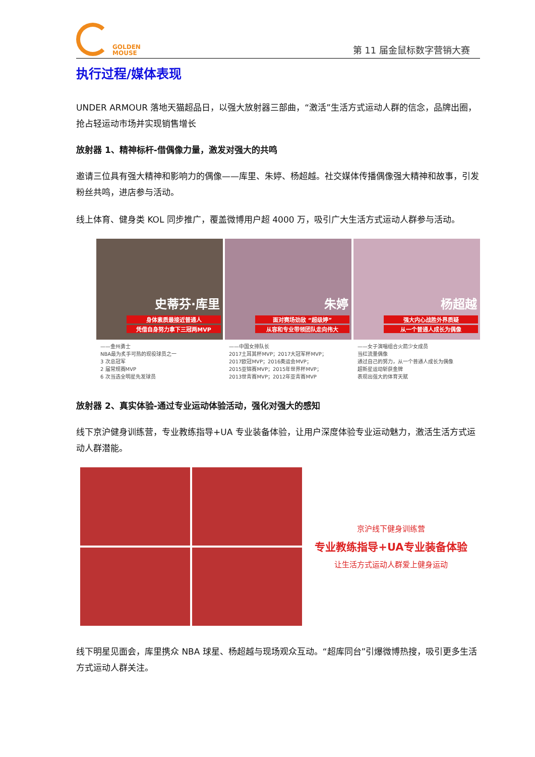GOLDEN
MOUSE
第 11 届金鼠标数字营销大赛
执行过程/媒体表现
UNDER ARMOUR 落地天猫超品日，以强大放射器三部曲，“激活”生活方式运动人群的信念，品牌出圈，抢占轻运动市场并实现销售增长
放射器 1、精神标杆-借偶像力量，激发对强大的共鸣
邀请三位具有强大精神和影响力的偶像——库里、朱婷、杨超越。社交媒体传播偶像强大精神和故事，引发粉丝共鸣，进店参与活动。
线上体育、健身类 KOL 同步推广，覆盖微博用户超 4000 万，吸引广大生活方式运动人群参与活动。
史蒂芬·库里
身体素质最接近普通人
凭借自身努力拿下三冠两MVP
——金州勇士
NBA最为炙手可热的现役球员之一
3 次总冠军
2 届常规赛MVP
6 次当选全明星先发球员
朱婷
面对赛场劲敌 “超级婷”
从容和专业带领团队走向伟大
——中国女排队长
2017土耳其杯MVP；2017大冠军杯MVP；
2017欧冠MVP；2016奥运会MVP；
2015亚锦赛MVP；2015年世界杯MVP；
2013世青赛MVP；2012年亚青赛MVP
杨超越
强大内心战胜外界质疑
从一个普通人成长为偶像
——女子演唱组合火箭少女成员
当红流量偶像
通过自己的努力，从一个普通人成长为偶像
超新星运动斩获金牌
表现出强大的体育天赋
放射器 2、真实体验-通过专业运动体验活动，强化对强大的感知
线下京沪健身训练营，专业教练指导+UA 专业装备体验，让用户深度体验专业运动魅力，激活生活方式运动人群潜能。
京沪线下健身训练营
专业教练指导+UA专业装备体验
让生活方式运动人群爱上健身运动
线下明星见面会，库里携众 NBA 球星、杨超越与现场观众互动。“超库同台”引爆微博热搜，吸引更多生活方式运动人群关注。